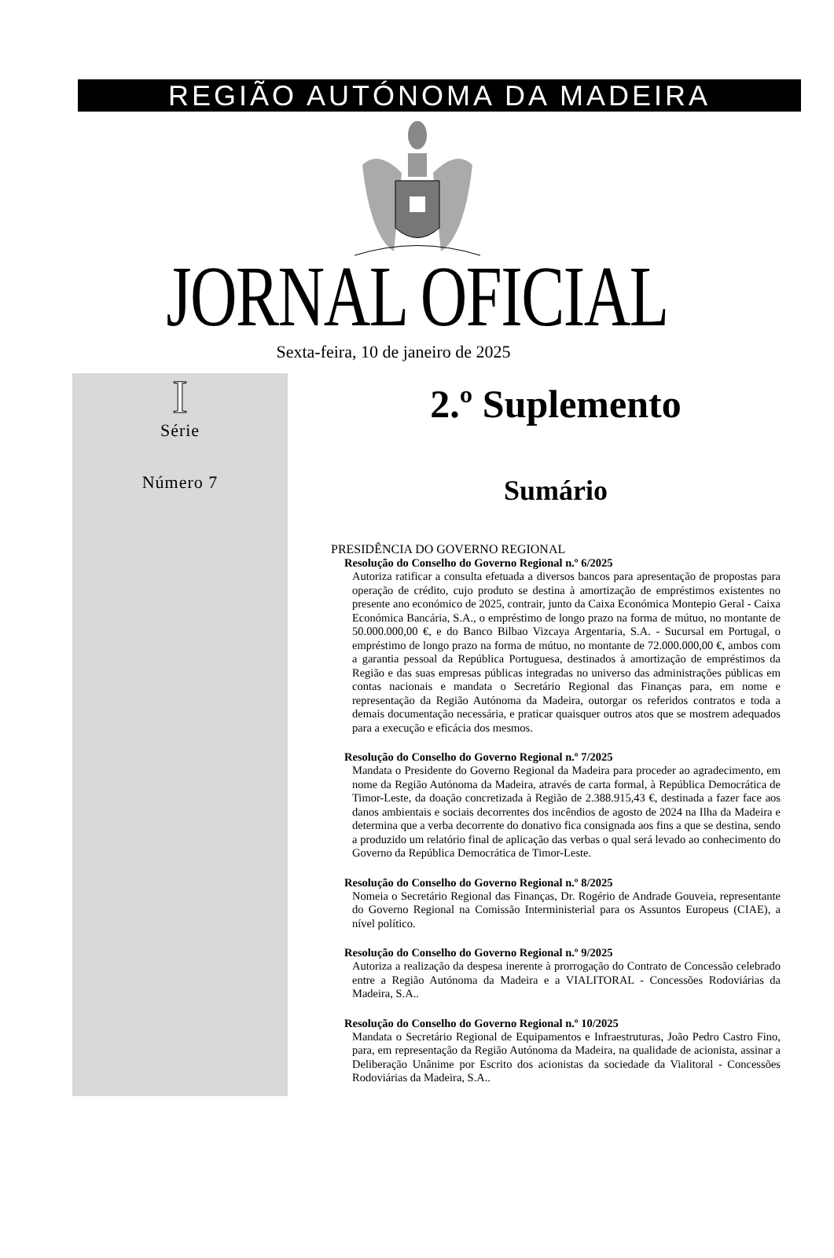REGIÃO AUTÓNOMA DA MADEIRA
JORNAL OFICIAL
Sexta-feira, 10 de janeiro de 2025
I
Série
Número 7
2.º Suplemento
Sumário
PRESIDÊNCIA DO GOVERNO REGIONAL
Resolução do Conselho do Governo Regional n.º 6/2025
Autoriza ratificar a consulta efetuada a diversos bancos para apresentação de propostas para operação de crédito, cujo produto se destina à amortização de empréstimos existentes no presente ano económico de 2025, contrair, junto da Caixa Económica Montepio Geral - Caixa Económica Bancária, S.A., o empréstimo de longo prazo na forma de mútuo, no montante de 50.000.000,00 €, e do Banco Bilbao Vizcaya Argentaria, S.A. - Sucursal em Portugal, o empréstimo de longo prazo na forma de mútuo, no montante de 72.000.000,00 €, ambos com a garantia pessoal da República Portuguesa, destinados à amortização de empréstimos da Região e das suas empresas públicas integradas no universo das administrações públicas em contas nacionais e mandata o Secretário Regional das Finanças para, em nome e representação da Região Autónoma da Madeira, outorgar os referidos contratos e toda a demais documentação necessária, e praticar quaisquer outros atos que se mostrem adequados para a execução e eficácia dos mesmos.
Resolução do Conselho do Governo Regional n.º 7/2025
Mandata o Presidente do Governo Regional da Madeira para proceder ao agradecimento, em nome da Região Autónoma da Madeira, através de carta formal, à República Democrática de Timor-Leste, da doação concretizada à Região de 2.388.915,43 €, destinada a fazer face aos danos ambientais e sociais decorrentes dos incêndios de agosto de 2024 na Ilha da Madeira e determina que a verba decorrente do donativo fica consignada aos fins a que se destina, sendo a produzido um relatório final de aplicação das verbas o qual será levado ao conhecimento do Governo da República Democrática de Timor-Leste.
Resolução do Conselho do Governo Regional n.º 8/2025
Nomeia o Secretário Regional das Finanças, Dr. Rogério de Andrade Gouveia, representante do Governo Regional na Comissão Interministerial para os Assuntos Europeus (CIAE), a nível político.
Resolução do Conselho do Governo Regional n.º 9/2025
Autoriza a realização da despesa inerente à prorrogação do Contrato de Concessão celebrado entre a Região Autónoma da Madeira e a VIALITORAL - Concessões Rodoviárias da Madeira, S.A..
Resolução do Conselho do Governo Regional n.º 10/2025
Mandata o Secretário Regional de Equipamentos e Infraestruturas, João Pedro Castro Fino, para, em representação da Região Autónoma da Madeira, na qualidade de acionista, assinar a Deliberação Unânime por Escrito dos acionistas da sociedade da Vialitoral - Concessões Rodoviárias da Madeira, S.A..